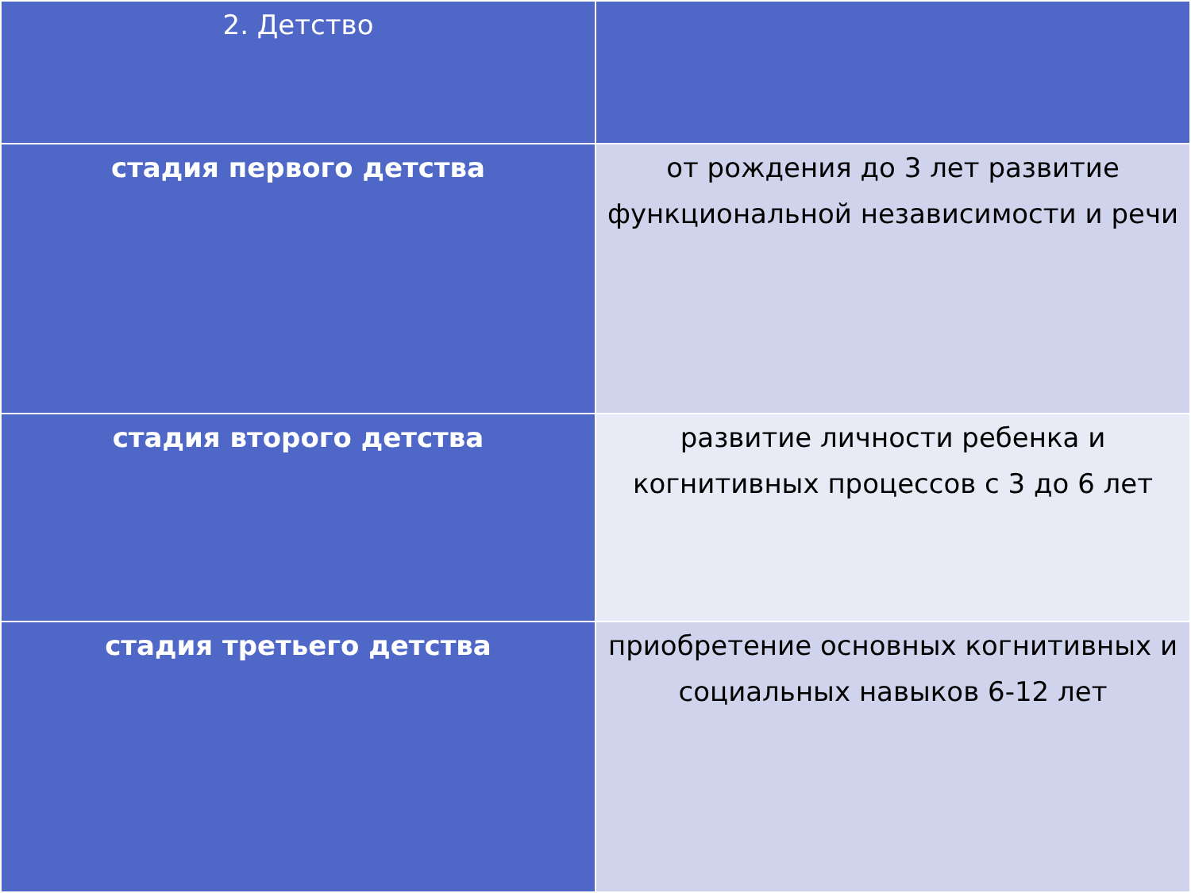| 2. Детство | |
| --- | --- |
| стадия первого детства | от рождения до 3 лет развитие функциональной независимости и речи |
| стадия второго детства | развитие личности ребенка и когнитивных процессов с 3 до 6 лет |
| стадия третьего детства | приобретение основных когнитивных и социальных навыков 6-12 лет |